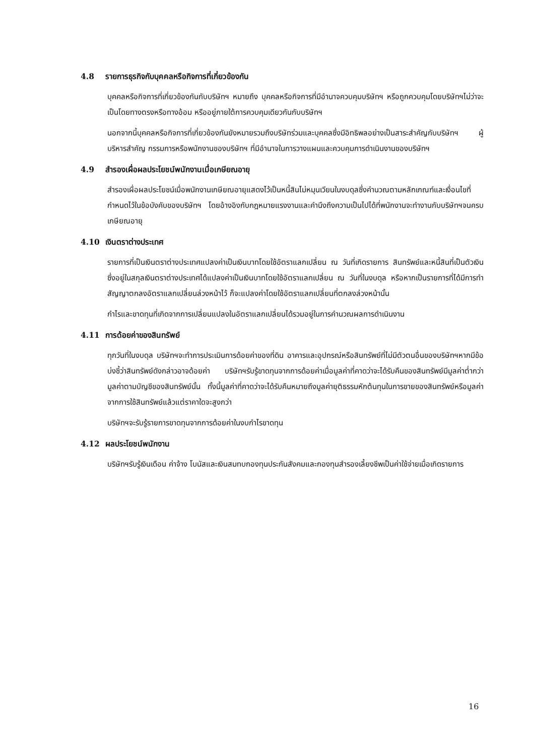4.8 รายการธุรกิจกับบุคคลหรือกิจการที่เกี่ยวข้องกัน
บุคคลหรือกิจการที่เกี่ยวข้องกันกับบริษัทฯ หมายถึง บุคคลหรือกิจการที่มีอำนาจควบคุมบริษัทฯ หรือถูกควบคุมโดยบริษัทฯไม่ว่าจะเป็นโดยทางตรงหรือทางอ้อม หรืออยู่ภายใต้การควบคุมเดียวกันกับบริษัทฯ
นอกจากนี้บุคคลหรือกิจการที่เกี่ยวข้องกันยังหมายรวมถึงบริษัทร่วมและบุคคลซึ่งมีอิทธิพลอย่างเป็นสาระสำคัญกับบริษัทฯ ผู้บริหารสำคัญ กรรมการหรือพนักงานของบริษัทฯ ที่มีอำนาจในการวางแผนและควบคุมการดำเนินงานของบริษัทฯ
4.9 สำรองเผื่อผลประโยชน์พนักงานเมื่อเกษียณอายุ
สำรองเผื่อผลประโยชน์เมื่อพนักงานเกษียณอายุแสดงไว้เป็นหนี้สินไม่หมุนเวียนในงบดุลซึ่งคำนวณตามหลักเกณฑ์และเงื่อนไขที่กำหนดไว้ในข้อบังคับของบริษัทฯ โดยอ้างอิงกับกฎหมายแรงงานและคำนึงถึงความเป็นไปได้ที่พนักงานจะทำงานกับบริษัทฯจนครบเกษียณอายุ
4.10 เงินตราต่างประเทศ
รายการที่เป็นเงินตราต่างประเทศแปลงค่าเป็นเงินบาทโดยใช้อัตราแลกเปลี่ยน ณ วันที่เกิดรายการ สินทรัพย์และหนี้สินที่เป็นตัวเงินซึ่งอยู่ในสกุลเงินตราต่างประเทศได้แปลงค่าเป็นเงินบาทโดยใช้อัตราแลกเปลี่ยน ณ วันที่ในงบดุล หรือหากเป็นรายการที่ได้มีการทำสัญญาตกลงอัตราแลกเปลี่ยนล่วงหน้าไว้ ก็จะแปลงค่าโดยใช้อัตราแลกเปลี่ยนที่ตกลงล่วงหน้านั้น
กำไรและขาดทุนที่เกิดจากการเปลี่ยนแปลงในอัตราแลกเปลี่ยนได้รวมอยู่ในการคำนวณผลการดำเนินงาน
4.11 การด้อยค่าของสินทรัพย์
ทุกวันที่ในงบดุล บริษัทฯจะทำการประเมินการด้อยค่าของที่ดิน อาคารและอุปกรณ์หรือสินทรัพย์ที่ไม่มีตัวตนอื่นของบริษัทฯหากมีข้อบ่งชี้ว่าสินทรัพย์ดังกล่าวอาจด้อยค่า บริษัทฯรับรู้ขาดทุนจากการด้อยค่าเมื่อมูลค่าที่คาดว่าจะได้รับคืนของสินทรัพย์มีมูลค่าต่ำกว่ามูลค่าตามบัญชีของสินทรัพย์นั้น ทั้งนี้มูลค่าที่คาดว่าจะได้รับคืนหมายถึงมูลค่ายุติธรรมหักต้นทุนในการขายของสินทรัพย์หรือมูลค่าจากการใช้สินทรัพย์แล้วแต่ราคาใดจะสูงกว่า
บริษัทฯจะรับรู้รายการขาดทุนจากการด้อยค่าในงบกำไรขาดทุน
4.12 ผลประโยชน์พนักงาน
บริษัทฯรับรู้เงินเดือน ค่าจ้าง โบนัสและเงินสมทบกองทุนประกันสังคมและกองทุนสำรองเลี้ยงชีพเป็นค่าใช้จ่ายเมื่อเกิดรายการ
16